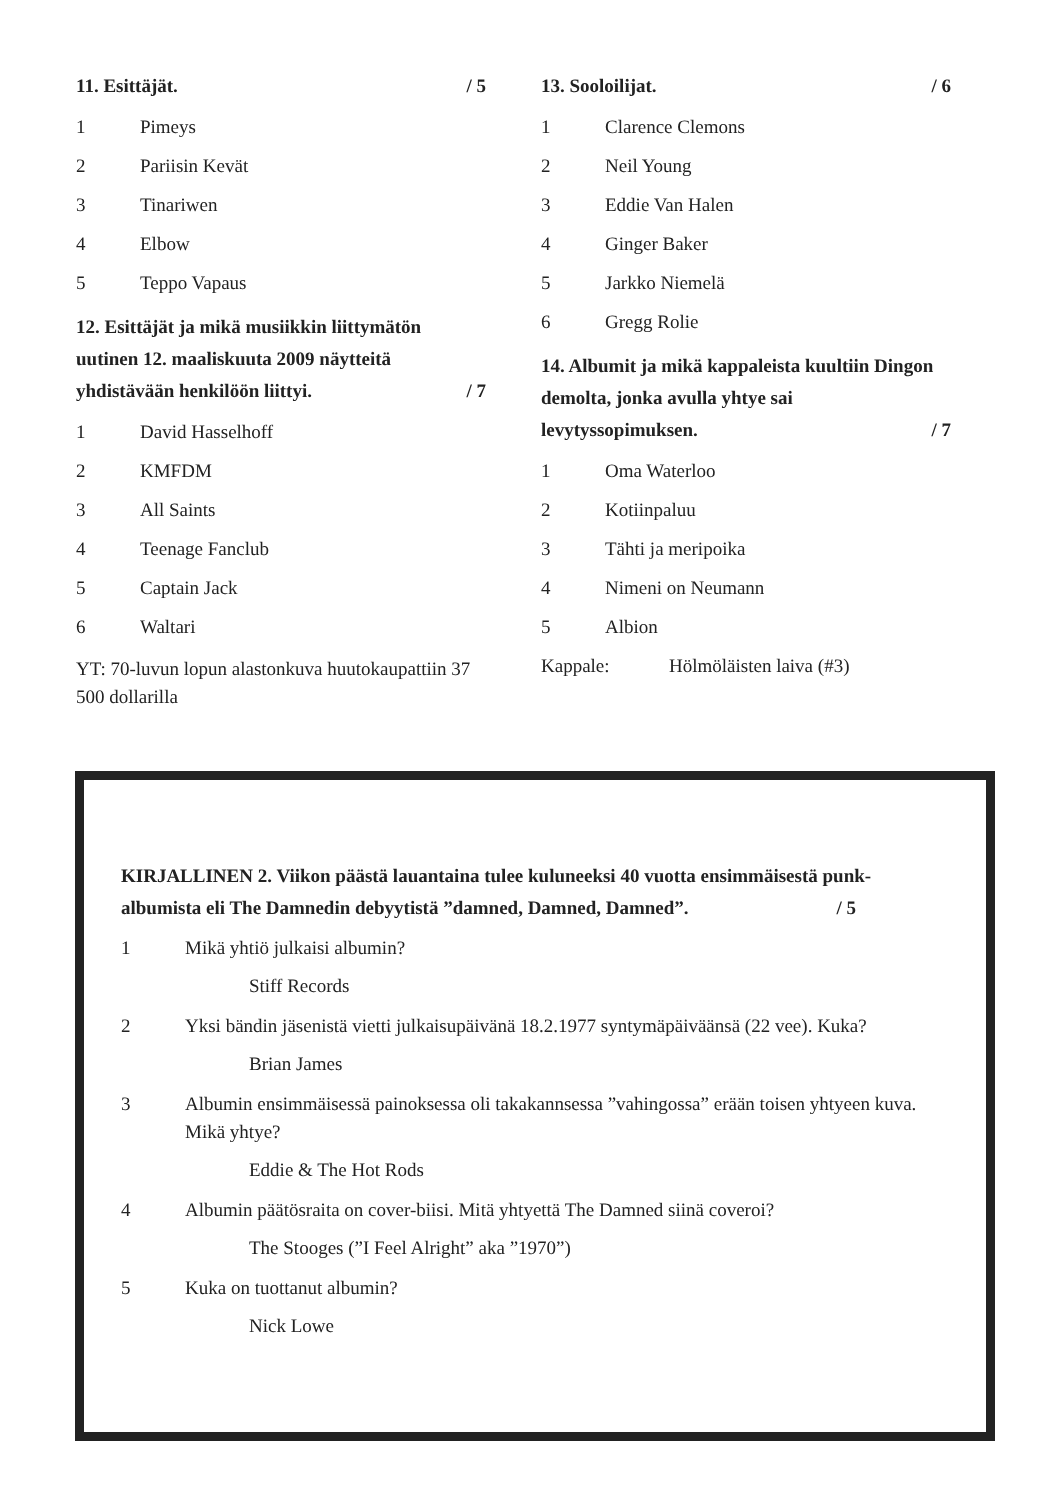11. Esittäjät. / 5
1 Pimeys
2 Pariisin Kevät
3 Tinariwen
4 Elbow
5 Teppo Vapaus
12. Esittäjät ja mikä musiikkin liittymätön uutinen 12. maaliskuuta 2009 näytteitä yhdistävään henkilöön liittyi. / 7
1 David Hasselhoff
2 KMFDM
3 All Saints
4 Teenage Fanclub
5 Captain Jack
6 Waltari
YT: 70-luvun lopun alastonkuva huutokaupattiin 37 500 dollarilla
13. Sooloilijat. / 6
1 Clarence Clemons
2 Neil Young
3 Eddie Van Halen
4 Ginger Baker
5 Jarkko Niemelä
6 Gregg Rolie
14. Albumit ja mikä kappaleista kuultiin Dingon demolta, jonka avulla yhtye sai levytyssopimuksen. / 7
1 Oma Waterloo
2 Kotiinpaluu
3 Tähti ja meripoika
4 Nimeni on Neumann
5 Albion
Kappale: Hölmöläisten laiva (#3)
KIRJALLINEN 2. Viikon päästä lauantaina tulee kuluneeksi 40 vuotta ensimmäisestä punk-albumista eli The Damnedin debyytistä ”damned, Damned, Damned”. / 5
1 Mikä yhtiö julkaisi albumin?
Stiff Records
2 Yksi bändin jäsenistä vietti julkaisupäivänä 18.2.1977 syntymäpäiväänsä (22 vee). Kuka?
Brian James
3 Albumin ensimmäisessä painoksessa oli takakannsessa ”vahingossa” erään toisen yhtyeen kuva. Mikä yhtye?
Eddie & The Hot Rods
4 Albumin päätösraita on cover-biisi. Mitä yhtyettä The Damned siinä coveroi?
The Stooges (”I Feel Alright” aka ”1970”)
5 Kuka on tuottanut albumin?
Nick Lowe